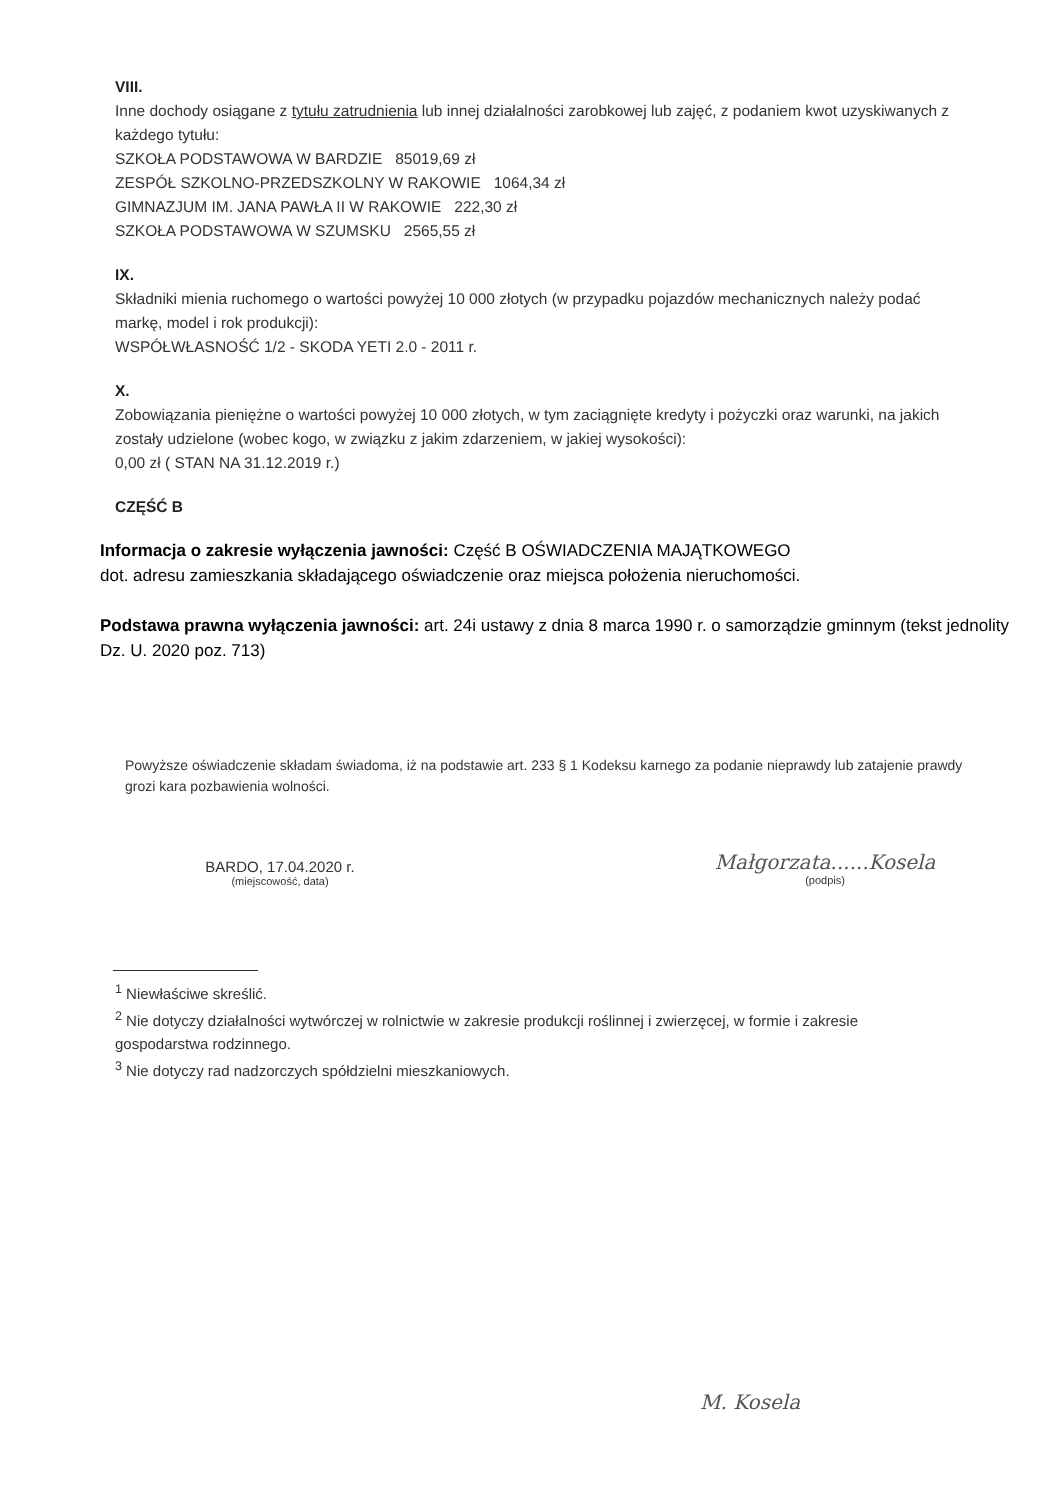VIII.
Inne dochody osiągane z tytułu zatrudnienia lub innej działalności zarobkowej lub zajęć, z podaniem kwot uzyskiwanych z każdego tytułu:
SZKOŁA PODSTAWOWA W BARDZIE 85019,69 zł
ZESPÓŁ SZKOLNO-PRZEDSZKOLNY W RAKOWIE 1064,34 zł
GIMNAZJUM IM. JANA PAWŁA II W RAKOWIE 222,30 zł
SZKOŁA PODSTAWOWA W SZUMSKU 2565,55 zł
IX.
Składniki mienia ruchomego o wartości powyżej 10 000 złotych (w przypadku pojazdów mechanicznych należy podać markę, model i rok produkcji):
WSPÓŁWŁASNOŚĆ 1/2 - SKODA YETI 2.0 - 2011 r.
X.
Zobowiązania pieniężne o wartości powyżej 10 000 złotych, w tym zaciągnięte kredyty i pożyczki oraz warunki, na jakich zostały udzielone (wobec kogo, w związku z jakim zdarzeniem, w jakiej wysokości):
0,00 zł ( STAN NA 31.12.2019 r.)
CZĘŚĆ B
Informacja o zakresie wyłączenia jawności: Część B OŚWIADCZENIA MAJĄTKOWEGO
dot. adresu zamieszkania składającego oświadczenie oraz miejsca położenia nieruchomości.
Podstawa prawna wyłączenia jawności: art. 24i ustawy z dnia 8 marca 1990 r. o samorządzie gminnym (tekst jednolity Dz. U. 2020 poz. 713)
Powyższe oświadczenie składam świadoma, iż na podstawie art. 233 § 1 Kodeksu karnego za podanie nieprawdy lub zatajenie prawdy grozi kara pozbawienia wolności.
BARDO, 17.04.2020 r.
(miejscowość, data)
Małgorzata......Kosela
(podpis)
<sup>1</sup> Niewłaściwe skreślić.
<sup>2</sup> Nie dotyczy działalności wytwórczej w rolnictwie w zakresie produkcji roślinnej i zwierzęcej, w formie i zakresie gospodarstwa rodzinnego.
<sup>3</sup> Nie dotyczy rad nadzorczych spółdzielni mieszkaniowych.
M. Kosela